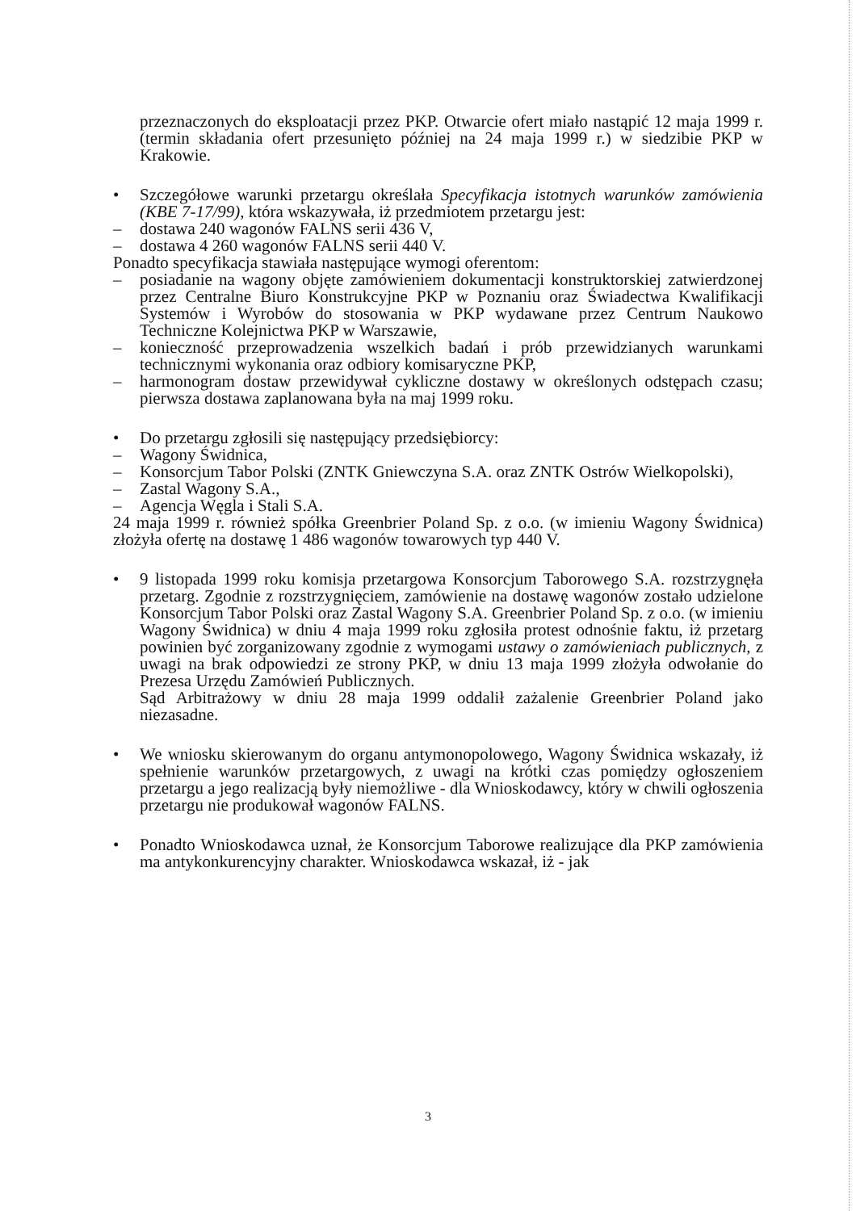przeznaczonych do eksploatacji przez PKP. Otwarcie ofert miało nastąpić 12 maja 1999 r. (termin składania ofert przesunięto później na 24 maja 1999 r.) w siedzibie PKP w Krakowie.
• Szczegółowe warunki przetargu określała Specyfikacja istotnych warunków zamówienia (KBE 7-17/99), która wskazywała, iż przedmiotem przetargu jest:
– dostawa 240 wagonów FALNS serii 436 V,
– dostawa 4 260 wagonów FALNS serii 440 V.
Ponadto specyfikacja stawiała następujące wymogi oferentom:
– posiadanie na wagony objęte zamówieniem dokumentacji konstruktorskiej zatwierdzonej przez Centralne Biuro Konstrukcyjne PKP w Poznaniu oraz Świadectwa Kwalifikacji Systemów i Wyrobów do stosowania w PKP wydawane przez Centrum Naukowo Techniczne Kolejnictwa PKP w Warszawie,
– konieczność przeprowadzenia wszelkich badań i prób przewidzianych warunkami technicznymi wykonania oraz odbiory komisaryczne PKP,
– harmonogram dostaw przewidywał cykliczne dostawy w określonych odstępach czasu; pierwsza dostawa zaplanowana była na maj 1999 roku.
• Do przetargu zgłosili się następujący przedsiębiorcy:
– Wagony Świdnica,
– Konsorcjum Tabor Polski (ZNTK Gniewczyna S.A. oraz ZNTK Ostrów Wielkopolski),
– Zastal Wagony S.A.,
– Agencja Węgla i Stali S.A.
24 maja 1999 r. również spółka Greenbrier Poland Sp. z o.o. (w imieniu Wagony Świdnica) złożyła ofertę na dostawę 1 486 wagonów towarowych typ 440 V.
• 9 listopada 1999 roku komisja przetargowa Konsorcjum Taborowego S.A. rozstrzygnęła przetarg. Zgodnie z rozstrzygnięciem, zamówienie na dostawę wagonów zostało udzielone Konsorcjum Tabor Polski oraz Zastal Wagony S.A. Greenbrier Poland Sp. z o.o. (w imieniu Wagony Świdnica) w dniu 4 maja 1999 roku zgłosiła protest odnośnie faktu, iż przetarg powinien być zorganizowany zgodnie z wymogami ustawy o zamówieniach publicznych, z uwagi na brak odpowiedzi ze strony PKP, w dniu 13 maja 1999 złożyła odwołanie do Prezesa Urzędu Zamówień Publicznych.
Sąd Arbitrażowy w dniu 28 maja 1999 oddalił zażalenie Greenbrier Poland jako niezasadne.
• We wniosku skierowanym do organu antymonopolowego, Wagony Świdnica wskazały, iż spełnienie warunków przetargowych, z uwagi na krótki czas pomiędzy ogłoszeniem przetargu a jego realizacją były niemożliwe - dla Wnioskodawcy, który w chwili ogłoszenia przetargu nie produkował wagonów FALNS.
• Ponadto Wnioskodawca uznał, że Konsorcjum Taborowe realizujące dla PKP zamówienia ma antykonkurencyjny charakter. Wnioskodawca wskazał, iż - jak
3